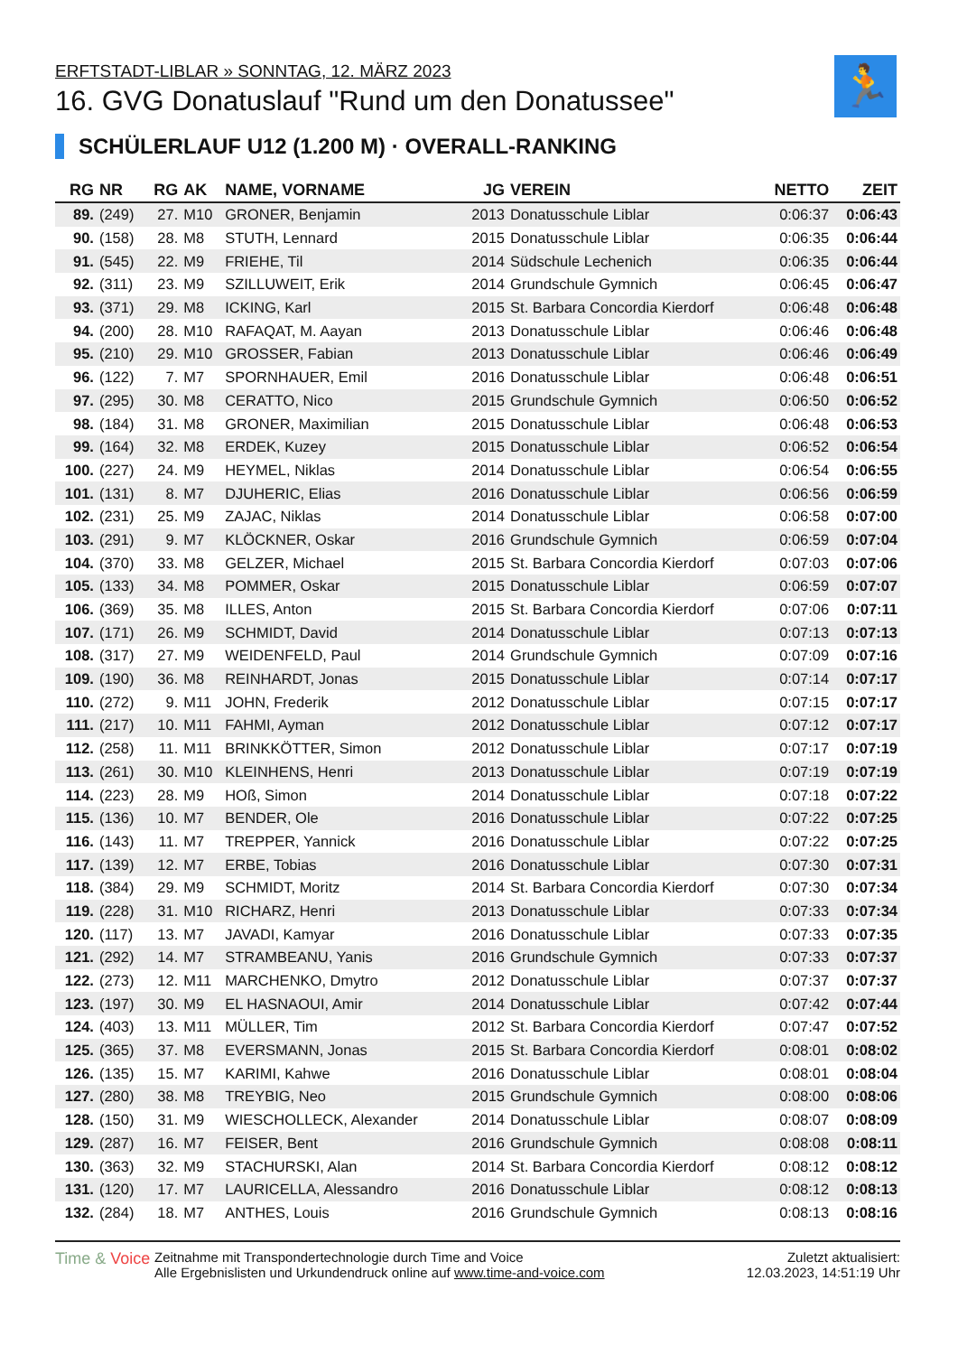🏃
ERFTSTADT-LIBLAR » SONNTAG, 12. MÄRZ 2023
16. GVG Donatuslauf "Rund um den Donatussee"
SCHÜLERLAUF U12 (1.200 M) · OVERALL-RANKING
| RG | NR | RG | AK | NAME, VORNAME | JG | VEREIN | NETTO | ZEIT |
| --- | --- | --- | --- | --- | --- | --- | --- | --- |
| 89. | (249) | 27. | M10 | GRONER, Benjamin | 2013 | Donatusschule Liblar | 0:06:37 | 0:06:43 |
| 90. | (158) | 28. | M8 | STUTH, Lennard | 2015 | Donatusschule Liblar | 0:06:35 | 0:06:44 |
| 91. | (545) | 22. | M9 | FRIEHE, Til | 2014 | Südschule Lechenich | 0:06:35 | 0:06:44 |
| 92. | (311) | 23. | M9 | SZILLUWEIT, Erik | 2014 | Grundschule Gymnich | 0:06:45 | 0:06:47 |
| 93. | (371) | 29. | M8 | ICKING, Karl | 2015 | St. Barbara Concordia Kierdorf | 0:06:48 | 0:06:48 |
| 94. | (200) | 28. | M10 | RAFAQAT, M. Aayan | 2013 | Donatusschule Liblar | 0:06:46 | 0:06:48 |
| 95. | (210) | 29. | M10 | GROSSER, Fabian | 2013 | Donatusschule Liblar | 0:06:46 | 0:06:49 |
| 96. | (122) | 7. | M7 | SPORNHAUER, Emil | 2016 | Donatusschule Liblar | 0:06:48 | 0:06:51 |
| 97. | (295) | 30. | M8 | CERATTO, Nico | 2015 | Grundschule Gymnich | 0:06:50 | 0:06:52 |
| 98. | (184) | 31. | M8 | GRONER, Maximilian | 2015 | Donatusschule Liblar | 0:06:48 | 0:06:53 |
| 99. | (164) | 32. | M8 | ERDEK, Kuzey | 2015 | Donatusschule Liblar | 0:06:52 | 0:06:54 |
| 100. | (227) | 24. | M9 | HEYMEL, Niklas | 2014 | Donatusschule Liblar | 0:06:54 | 0:06:55 |
| 101. | (131) | 8. | M7 | DJUHERIC, Elias | 2016 | Donatusschule Liblar | 0:06:56 | 0:06:59 |
| 102. | (231) | 25. | M9 | ZAJAC, Niklas | 2014 | Donatusschule Liblar | 0:06:58 | 0:07:00 |
| 103. | (291) | 9. | M7 | KLÖCKNER, Oskar | 2016 | Grundschule Gymnich | 0:06:59 | 0:07:04 |
| 104. | (370) | 33. | M8 | GELZER, Michael | 2015 | St. Barbara Concordia Kierdorf | 0:07:03 | 0:07:06 |
| 105. | (133) | 34. | M8 | POMMER, Oskar | 2015 | Donatusschule Liblar | 0:06:59 | 0:07:07 |
| 106. | (369) | 35. | M8 | ILLES, Anton | 2015 | St. Barbara Concordia Kierdorf | 0:07:06 | 0:07:11 |
| 107. | (171) | 26. | M9 | SCHMIDT, David | 2014 | Donatusschule Liblar | 0:07:13 | 0:07:13 |
| 108. | (317) | 27. | M9 | WEIDENFELD, Paul | 2014 | Grundschule Gymnich | 0:07:09 | 0:07:16 |
| 109. | (190) | 36. | M8 | REINHARDT, Jonas | 2015 | Donatusschule Liblar | 0:07:14 | 0:07:17 |
| 110. | (272) | 9. | M11 | JOHN, Frederik | 2012 | Donatusschule Liblar | 0:07:15 | 0:07:17 |
| 111. | (217) | 10. | M11 | FAHMI, Ayman | 2012 | Donatusschule Liblar | 0:07:12 | 0:07:17 |
| 112. | (258) | 11. | M11 | BRINKKÖTTER, Simon | 2012 | Donatusschule Liblar | 0:07:17 | 0:07:19 |
| 113. | (261) | 30. | M10 | KLEINHENS, Henri | 2013 | Donatusschule Liblar | 0:07:19 | 0:07:19 |
| 114. | (223) | 28. | M9 | HOß, Simon | 2014 | Donatusschule Liblar | 0:07:18 | 0:07:22 |
| 115. | (136) | 10. | M7 | BENDER, Ole | 2016 | Donatusschule Liblar | 0:07:22 | 0:07:25 |
| 116. | (143) | 11. | M7 | TREPPER, Yannick | 2016 | Donatusschule Liblar | 0:07:22 | 0:07:25 |
| 117. | (139) | 12. | M7 | ERBE, Tobias | 2016 | Donatusschule Liblar | 0:07:30 | 0:07:31 |
| 118. | (384) | 29. | M9 | SCHMIDT, Moritz | 2014 | St. Barbara Concordia Kierdorf | 0:07:30 | 0:07:34 |
| 119. | (228) | 31. | M10 | RICHARZ, Henri | 2013 | Donatusschule Liblar | 0:07:33 | 0:07:34 |
| 120. | (117) | 13. | M7 | JAVADI, Kamyar | 2016 | Donatusschule Liblar | 0:07:33 | 0:07:35 |
| 121. | (292) | 14. | M7 | STRAMBEANU, Yanis | 2016 | Grundschule Gymnich | 0:07:33 | 0:07:37 |
| 122. | (273) | 12. | M11 | MARCHENKO, Dmytro | 2012 | Donatusschule Liblar | 0:07:37 | 0:07:37 |
| 123. | (197) | 30. | M9 | EL HASNAOUI, Amir | 2014 | Donatusschule Liblar | 0:07:42 | 0:07:44 |
| 124. | (403) | 13. | M11 | MÜLLER, Tim | 2012 | St. Barbara Concordia Kierdorf | 0:07:47 | 0:07:52 |
| 125. | (365) | 37. | M8 | EVERSMANN, Jonas | 2015 | St. Barbara Concordia Kierdorf | 0:08:01 | 0:08:02 |
| 126. | (135) | 15. | M7 | KARIMI, Kahwe | 2016 | Donatusschule Liblar | 0:08:01 | 0:08:04 |
| 127. | (280) | 38. | M8 | TREYBIG, Neo | 2015 | Grundschule Gymnich | 0:08:00 | 0:08:06 |
| 128. | (150) | 31. | M9 | WIESCHOLLECK, Alexander | 2014 | Donatusschule Liblar | 0:08:07 | 0:08:09 |
| 129. | (287) | 16. | M7 | FEISER, Bent | 2016 | Grundschule Gymnich | 0:08:08 | 0:08:11 |
| 130. | (363) | 32. | M9 | STACHURSKI, Alan | 2014 | St. Barbara Concordia Kierdorf | 0:08:12 | 0:08:12 |
| 131. | (120) | 17. | M7 | LAURICELLA, Alessandro | 2016 | Donatusschule Liblar | 0:08:12 | 0:08:13 |
| 132. | (284) | 18. | M7 | ANTHES, Louis | 2016 | Grundschule Gymnich | 0:08:13 | 0:08:16 |
Time & Voice
Zeitnahme mit Transpondertechnologie durch Time and Voice
Alle Ergebnislisten und Urkundendruck online auf www.time-and-voice.com
Zuletzt aktualisiert:
12.03.2023, 14:51:19 Uhr